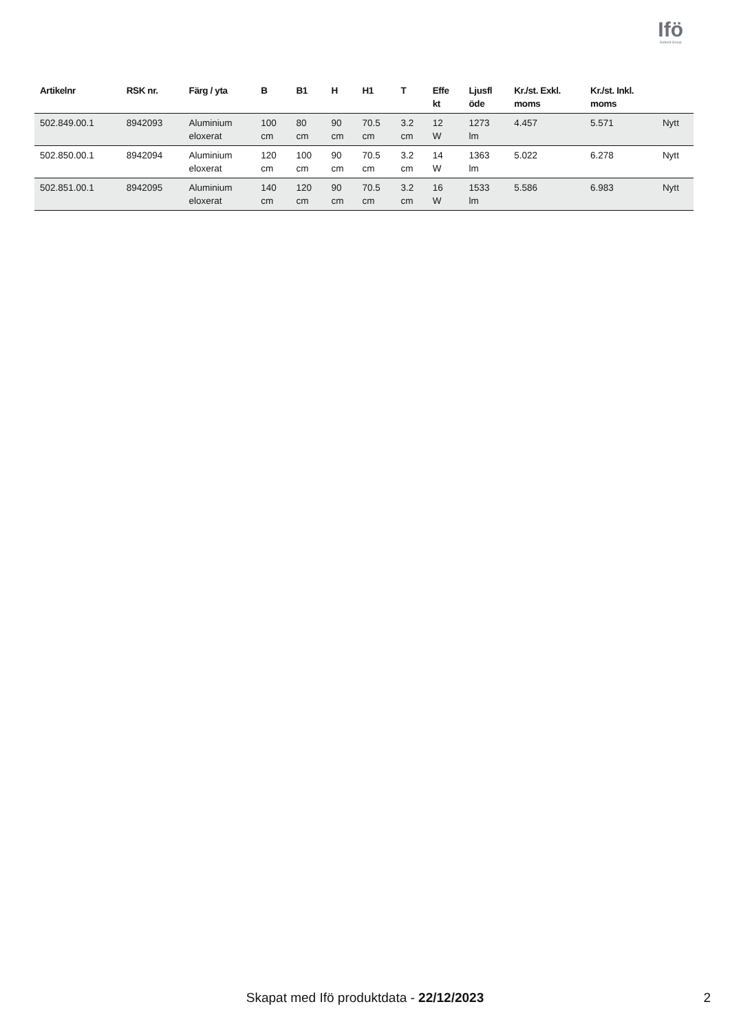Ifö
Geberit Group
| Artikelnr | RSK nr. | Färg / yta | B | B1 | H | H1 | T | Effe kt | Ljusfl öde | Kr./st. Exkl. moms | Kr./st. Inkl. moms | |
| --- | --- | --- | --- | --- | --- | --- | --- | --- | --- | --- | --- | --- |
| 502.849.00.1 | 8942093 | Aluminium eloxerat | 100 cm | 80 cm | 90 cm | 70.5 cm | 3.2 cm | 12 W | 1273 lm | 4.457 | 5.571 | Nytt |
| 502.850.00.1 | 8942094 | Aluminium eloxerat | 120 cm | 100 cm | 90 cm | 70.5 cm | 3.2 cm | 14 W | 1363 lm | 5.022 | 6.278 | Nytt |
| 502.851.00.1 | 8942095 | Aluminium eloxerat | 140 cm | 120 cm | 90 cm | 70.5 cm | 3.2 cm | 16 W | 1533 lm | 5.586 | 6.983 | Nytt |
Skapat med Ifö produktdata - 22/12/2023 2